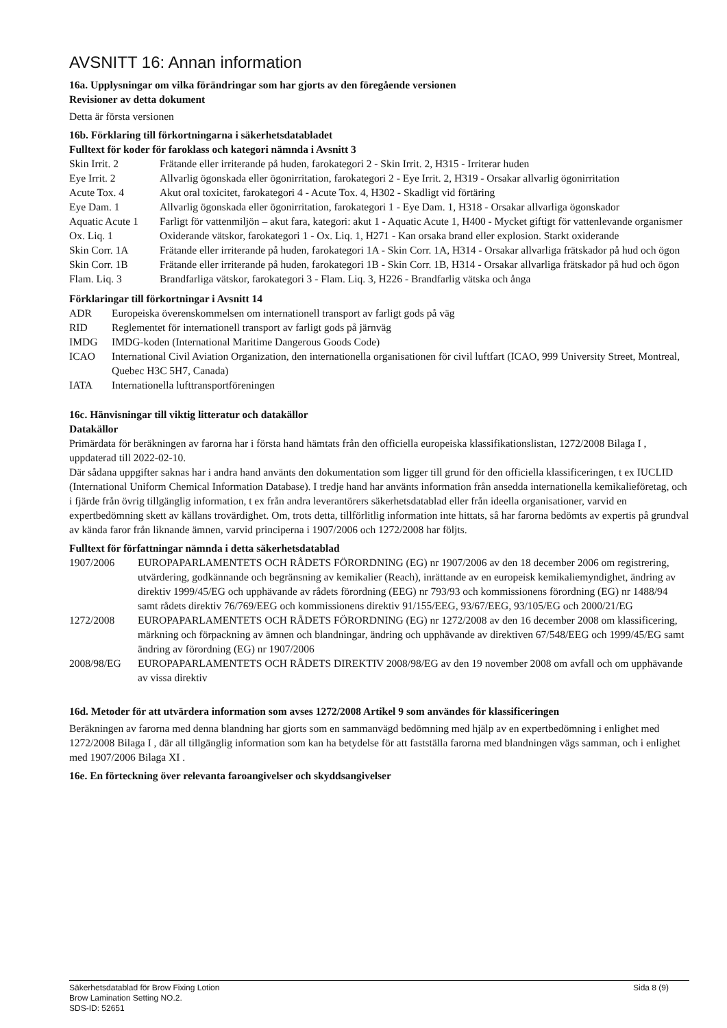AVSNITT 16: Annan information
16a. Upplysningar om vilka förändringar som har gjorts av den föregående versionen
Revisioner av detta dokument
Detta är första versionen
16b. Förklaring till förkortningarna i säkerhetsdatabladet
Fulltext för koder för faroklass och kategori nämnda i Avsnitt 3
| Skin Irrit. 2 | Frätande eller irriterande på huden, farokategori 2 - Skin Irrit. 2, H315 - Irriterar huden |
| Eye Irrit. 2 | Allvarlig ögonskada eller ögonirritation, farokategori 2 - Eye Irrit. 2, H319 - Orsakar allvarlig ögonirritation |
| Acute Tox. 4 | Akut oral toxicitet, farokategori 4 - Acute Tox. 4, H302 - Skadligt vid förtäring |
| Eye Dam. 1 | Allvarlig ögonskada eller ögonirritation, farokategori 1 - Eye Dam. 1, H318 - Orsakar allvarliga ögonskador |
| Aquatic Acute 1 | Farligt för vattenmiljön – akut fara, kategori: akut 1 - Aquatic Acute 1, H400 - Mycket giftigt för vattenlevande organismer |
| Ox. Liq. 1 | Oxiderande vätskor, farokategori 1 - Ox. Liq. 1, H271 - Kan orsaka brand eller explosion. Starkt oxiderande |
| Skin Corr. 1A | Frätande eller irriterande på huden, farokategori 1A - Skin Corr. 1A, H314 - Orsakar allvarliga frätskador på hud och ögon |
| Skin Corr. 1B | Frätande eller irriterande på huden, farokategori 1B - Skin Corr. 1B, H314 - Orsakar allvarliga frätskador på hud och ögon |
| Flam. Liq. 3 | Brandfarliga vätskor, farokategori 3 - Flam. Liq. 3, H226 - Brandfarlig vätska och ånga |
Förklaringar till förkortningar i Avsnitt 14
| ADR | Europeiska överenskommelsen om internationell transport av farligt gods på väg |
| RID | Reglementet för internationell transport av farligt gods på järnväg |
| IMDG | IMDG-koden (International Maritime Dangerous Goods Code) |
| ICAO | International Civil Aviation Organization, den internationella organisationen för civil luftfart (ICAO, 999 University Street, Montreal, Quebec H3C 5H7, Canada) |
| IATA | Internationella lufttransportföreningen |
16c. Hänvisningar till viktig litteratur och datakällor
Datakällor
Primärdata för beräkningen av farorna har i första hand hämtats från den officiella europeiska klassifikationslistan, 1272/2008 Bilaga I , uppdaterad till 2022-02-10.
Där sådana uppgifter saknas har i andra hand använts den dokumentation som ligger till grund för den officiella klassificeringen, t ex IUCLID (International Uniform Chemical Information Database). I tredje hand har använts information från ansedda internationella kemikalieföretag, och i fjärde från övrig tillgänglig information, t ex från andra leverantörers säkerhetsdatablad eller från ideella organisationer, varvid en expertbedömning skett av källans trovärdighet. Om, trots detta, tillförlitlig information inte hittats, så har farorna bedömts av expertis på grundval av kända faror från liknande ämnen, varvid principerna i 1907/2006 och 1272/2008 har följts.
Fulltext för författningar nämnda i detta säkerhetsdatablad
| 1907/2006 | EUROPAPARLAMENTETS OCH RÅDETS FÖRORDNING (EG) nr 1907/2006 av den 18 december 2006 om registrering, utvärdering, godkännande och begränsning av kemikalier (Reach), inrättande av en europeisk kemikaliemyndighet, ändring av direktiv 1999/45/EG och upphävande av rådets förordning (EEG) nr 793/93 och kommissionens förordning (EG) nr 1488/94 samt rådets direktiv 76/769/EEG och kommissionens direktiv 91/155/EEG, 93/67/EEG, 93/105/EG och 2000/21/EG |
| 1272/2008 | EUROPAPARLAMENTETS OCH RÅDETS FÖRORDNING (EG) nr 1272/2008 av den 16 december 2008 om klassificering, märkning och förpackning av ämnen och blandningar, ändring och upphävande av direktiven 67/548/EEG och 1999/45/EG samt ändring av förordning (EG) nr 1907/2006 |
| 2008/98/EG | EUROPAPARLAMENTETS OCH RÅDETS DIREKTIV 2008/98/EG av den 19 november 2008 om avfall och om upphävande av vissa direktiv |
16d. Metoder för att utvärdera information som avses 1272/2008 Artikel 9 som användes för klassificeringen
Beräkningen av farorna med denna blandning har gjorts som en sammanvägd bedömning med hjälp av en expertbedömning i enlighet med 1272/2008 Bilaga I , där all tillgänglig information som kan ha betydelse för att fastställa farorna med blandningen vägs samman, och i enlighet med 1907/2006 Bilaga XI .
16e. En förteckning över relevanta faroangivelser och skyddsangivelser
Sida 8 (9) Säkerhetsdatablad för Brow Fixing Lotion
Brow Lamination Setting NO.2.
SDS-ID: 52651